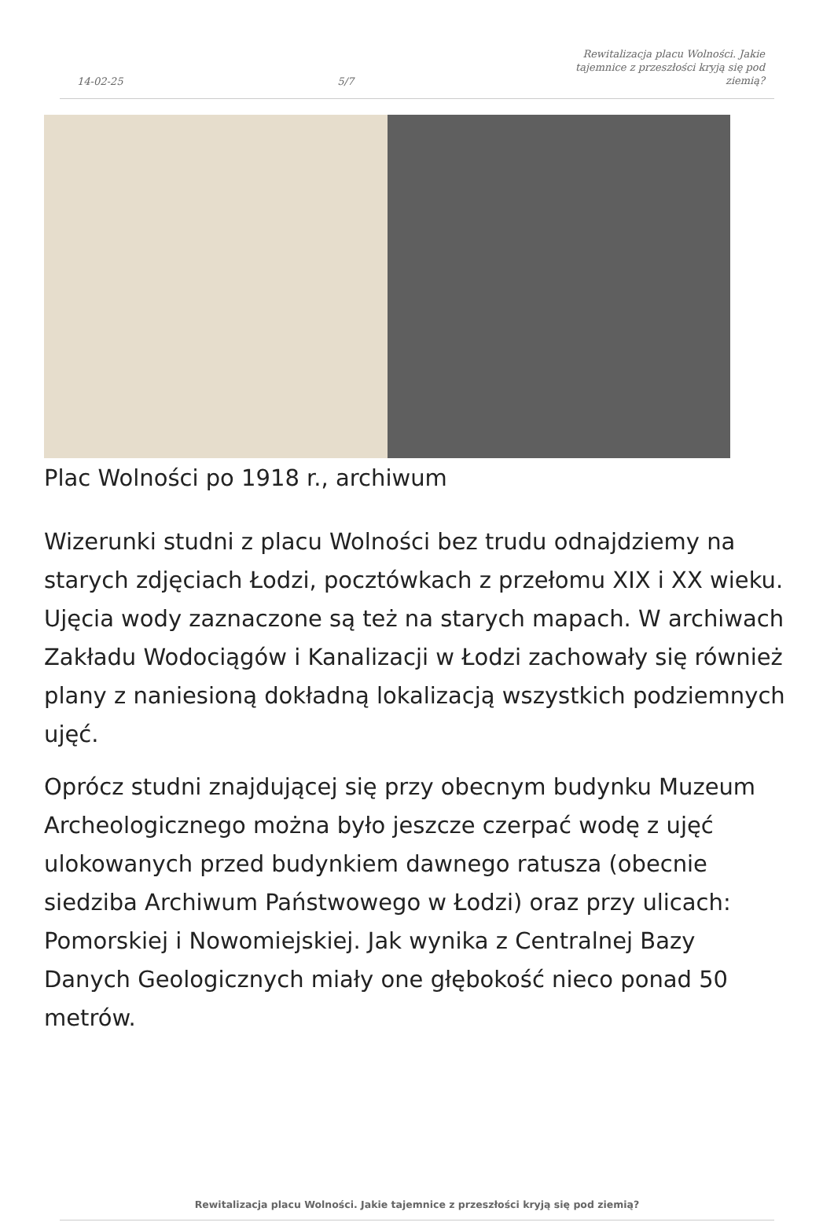14-02-25 5/7 Rewitalizacja placu Wolności. Jakie tajemnice z przeszłości kryją się pod ziemią?
Plac Wolności po 1918 r., archiwum
Wizerunki studni z placu Wolności bez trudu odnajdziemy na starych zdjęciach Łodzi, pocztówkach z przełomu XIX i XX wieku. Ujęcia wody zaznaczone są też na starych mapach. W archiwach Zakładu Wodociągów i Kanalizacji w Łodzi zachowały się również plany z naniesioną dokładną lokalizacją wszystkich podziemnych ujęć.
Oprócz studni znajdującej się przy obecnym budynku Muzeum Archeologicznego można było jeszcze czerpać wodę z ujęć ulokowanych przed budynkiem dawnego ratusza (obecnie siedziba Archiwum Państwowego w Łodzi) oraz przy ulicach: Pomorskiej i Nowomiejskiej. Jak wynika z Centralnej Bazy Danych Geologicznych miały one głębokość nieco ponad 50 metrów.
Rewitalizacja placu Wolności. Jakie tajemnice z przeszłości kryją się pod ziemią?